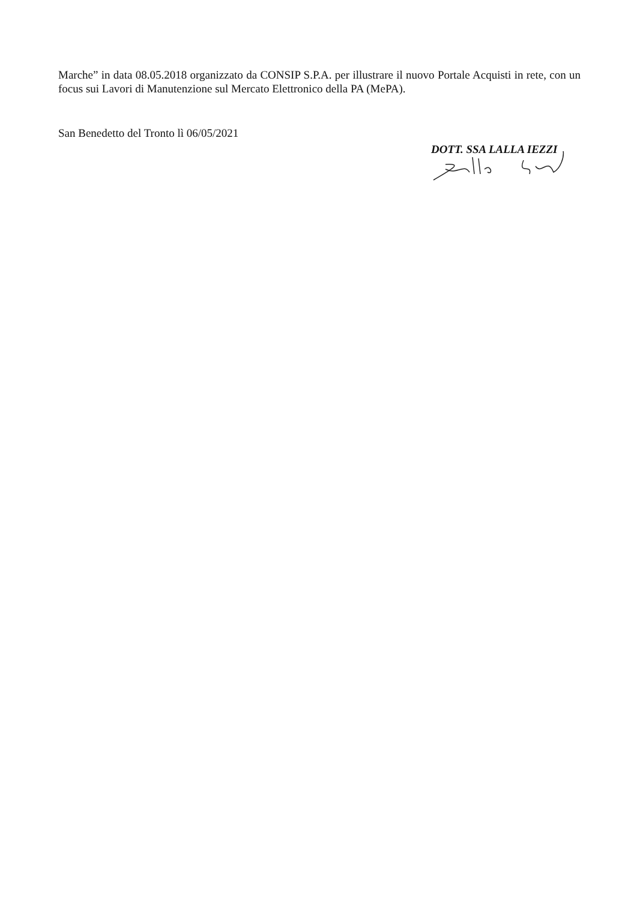Marche” in data 08.05.2018 organizzato da CONSIP S.P.A. per illustrare il nuovo Portale Acquisti in rete, con un focus sui Lavori di Manutenzione sul Mercato Elettronico della PA (MePA).
San Benedetto del Tronto lì 06/05/2021
DOTT. SSA LALLA IEZZI